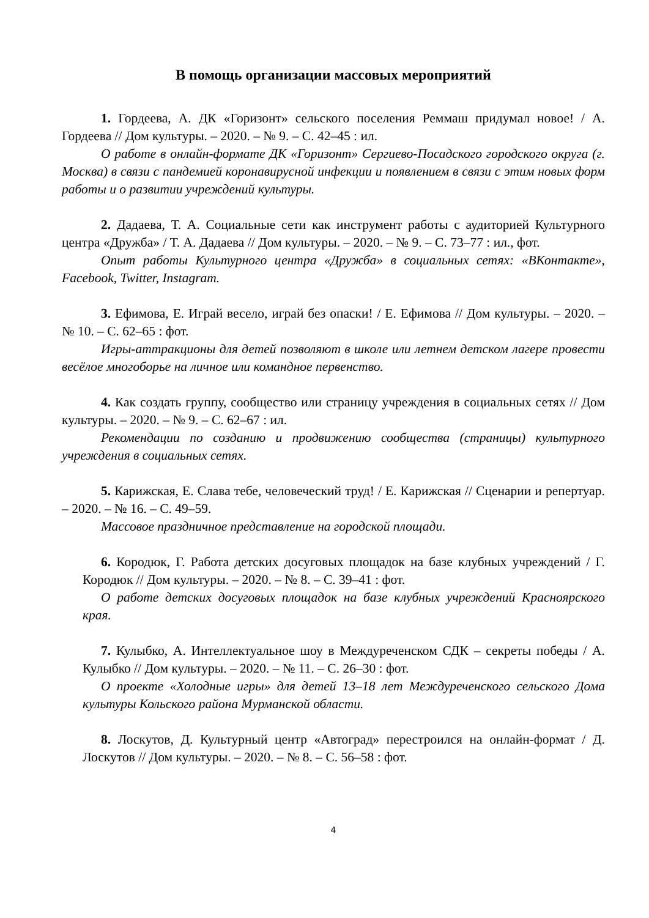В помощь организации массовых мероприятий
1. Гордеева, А. ДК «Горизонт» сельского поселения Реммаш придумал новое! / А. Гордеева // Дом культуры. – 2020. – № 9. – С. 42–45 : ил.
О работе в онлайн-формате ДК «Горизонт» Сергиево-Посадского городского округа (г. Москва) в связи с пандемией коронавирусной инфекции и появлением в связи с этим новых форм работы и о развитии учреждений культуры.
2. Дадаева, Т. А. Социальные сети как инструмент работы с аудиторией Культурного центра «Дружба» / Т. А. Дадаева // Дом культуры. – 2020. – № 9. – С. 73–77 : ил., фот.
Опыт работы Культурного центра «Дружба» в социальных сетях: «ВКонтакте», Facebook, Twitter, Instagram.
3. Ефимова, Е. Играй весело, играй без опаски! / Е. Ефимова // Дом культуры. – 2020. – № 10. – С. 62–65 : фот.
Игры-аттракционы для детей позволяют в школе или летнем детском лагере провести весёлое многоборье на личное или командное первенство.
4. Как создать группу, сообщество или страницу учреждения в социальных сетях // Дом культуры. – 2020. – № 9. – С. 62–67 : ил.
Рекомендации по созданию и продвижению сообщества (страницы) культурного учреждения в социальных сетях.
5. Карижская, Е. Слава тебе, человеческий труд! / Е. Карижская // Сценарии и репертуар. – 2020. – № 16. – С. 49–59.
Массовое праздничное представление на городской площади.
6. Кородюк, Г. Работа детских досуговых площадок на базе клубных учреждений / Г. Кородюк // Дом культуры. – 2020. – № 8. – С. 39–41 : фот.
О работе детских досуговых площадок на базе клубных учреждений Красноярского края.
7. Кулыбко, А. Интеллектуальное шоу в Междуреченском СДК – секреты победы / А. Кулыбко // Дом культуры. – 2020. – № 11. – С. 26–30 : фот.
О проекте «Холодные игры» для детей 13–18 лет Междуреченского сельского Дома культуры Кольского района Мурманской области.
8. Лоскутов, Д. Культурный центр «Автоград» перестроился на онлайн-формат / Д. Лоскутов // Дом культуры. – 2020. – № 8. – С. 56–58 : фот.
4